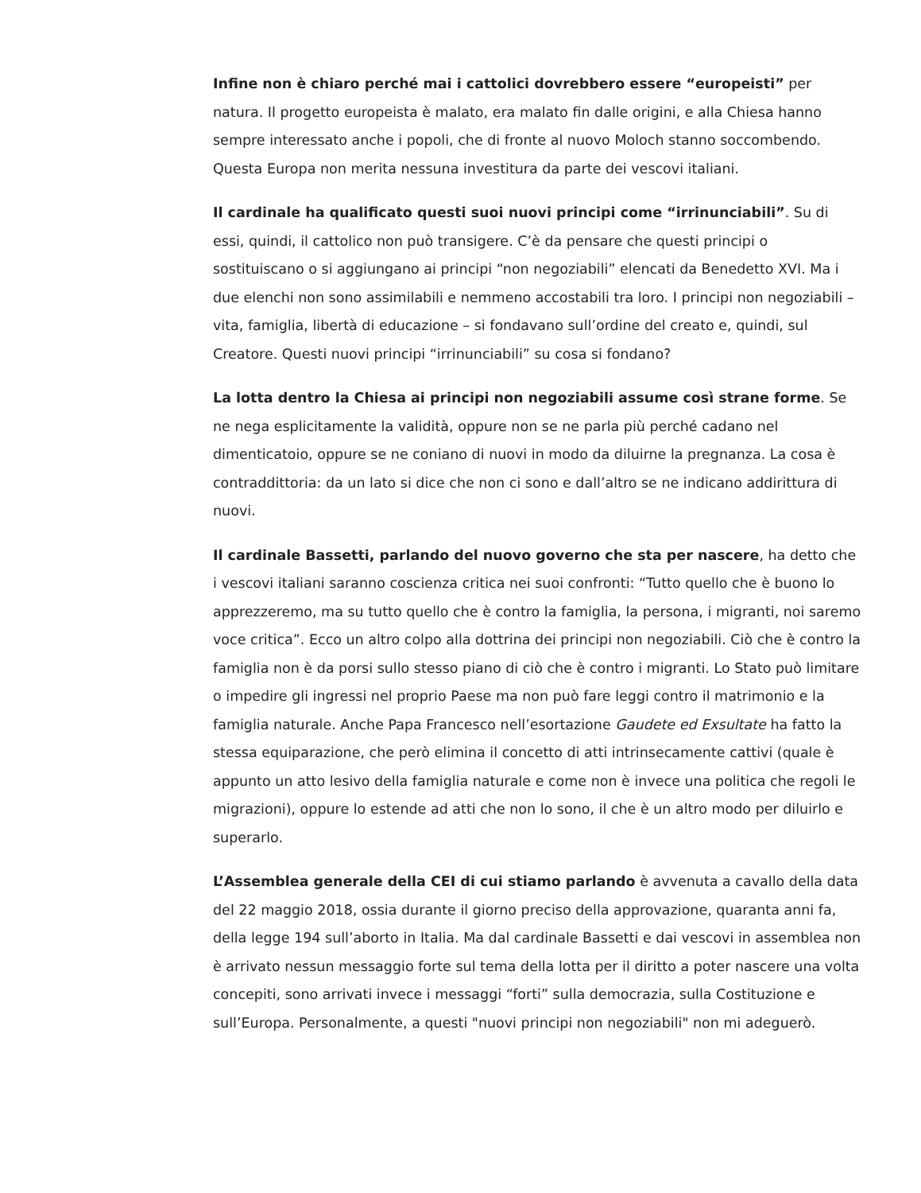Infine non è chiaro perché mai i cattolici dovrebbero essere “europeisti” per natura. Il progetto europeista è malato, era malato fin dalle origini, e alla Chiesa hanno sempre interessato anche i popoli, che di fronte al nuovo Moloch stanno soccombendo. Questa Europa non merita nessuna investitura da parte dei vescovi italiani.
Il cardinale ha qualificato questi suoi nuovi principi come “irrinunciabili”. Su di essi, quindi, il cattolico non può transigere. C’è da pensare che questi principi o sostituiscano o si aggiungano ai principi “non negoziabili” elencati da Benedetto XVI. Ma i due elenchi non sono assimilabili e nemmeno accostabili tra loro. I principi non negoziabili – vita, famiglia, libertà di educazione – si fondavano sull’ordine del creato e, quindi, sul Creatore. Questi nuovi principi “irrinunciabili” su cosa si fondano?
La lotta dentro la Chiesa ai principi non negoziabili assume così strane forme. Se ne nega esplicitamente la validità, oppure non se ne parla più perché cadano nel dimenticatoio, oppure se ne coniano di nuovi in modo da diluirne la pregnanza. La cosa è contraddittoria: da un lato si dice che non ci sono e dall’altro se ne indicano addirittura di nuovi.
Il cardinale Bassetti, parlando del nuovo governo che sta per nascere, ha detto che i vescovi italiani saranno coscienza critica nei suoi confronti: “Tutto quello che è buono lo apprezzeremo, ma su tutto quello che è contro la famiglia, la persona, i migranti, noi saremo voce critica”. Ecco un altro colpo alla dottrina dei principi non negoziabili. Ciò che è contro la famiglia non è da porsi sullo stesso piano di ciò che è contro i migranti. Lo Stato può limitare o impedire gli ingressi nel proprio Paese ma non può fare leggi contro il matrimonio e la famiglia naturale. Anche Papa Francesco nell’esortazione Gaudete ed Exsultate ha fatto la stessa equiparazione, che però elimina il concetto di atti intrinsecamente cattivi (quale è appunto un atto lesivo della famiglia naturale e come non è invece una politica che regoli le migrazioni), oppure lo estende ad atti che non lo sono, il che è un altro modo per diluirlo e superarlo.
L’Assemblea generale della CEI di cui stiamo parlando è avvenuta a cavallo della data del 22 maggio 2018, ossia durante il giorno preciso della approvazione, quaranta anni fa, della legge 194 sull’aborto in Italia. Ma dal cardinale Bassetti e dai vescovi in assemblea non è arrivato nessun messaggio forte sul tema della lotta per il diritto a poter nascere una volta concepiti, sono arrivati invece i messaggi “forti” sulla democrazia, sulla Costituzione e sull’Europa. Personalmente, a questi "nuovi principi non negoziabili" non mi adeguerò.